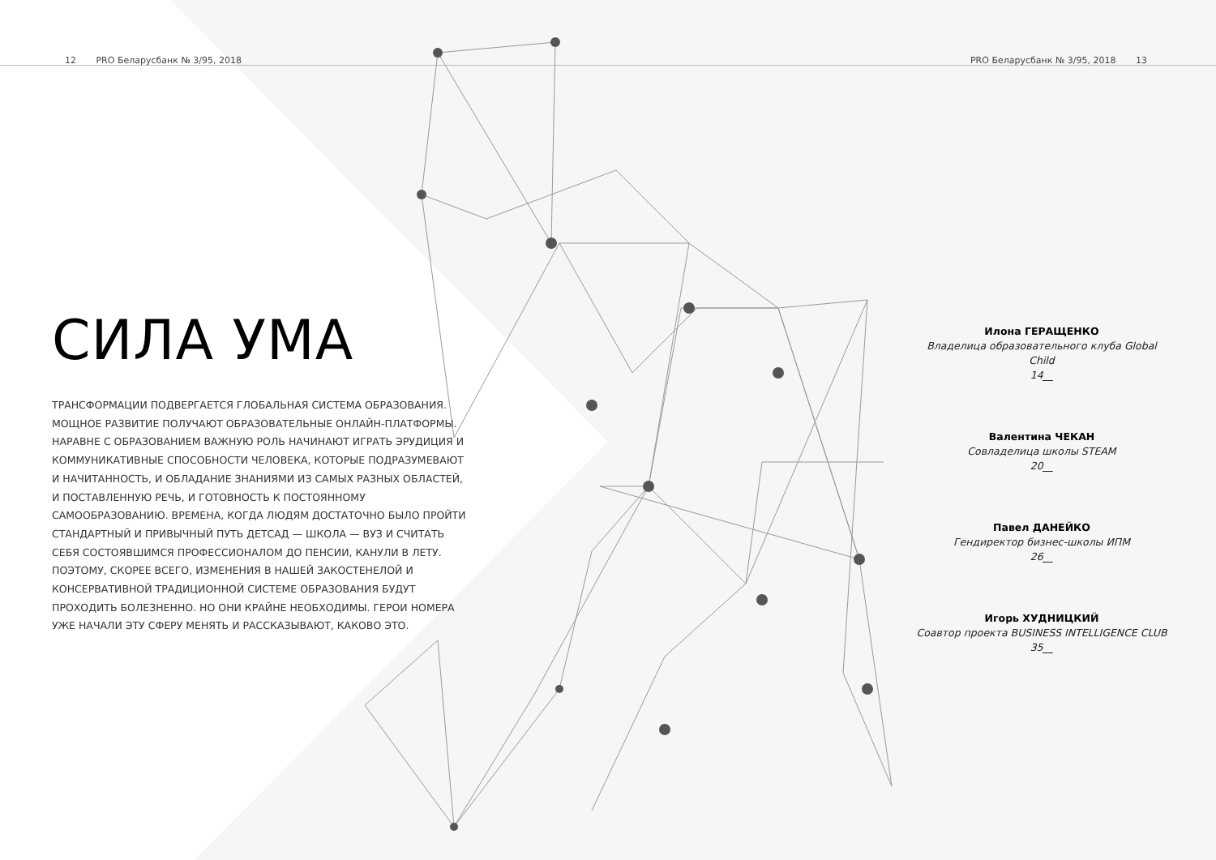12 PRO Беларусбанк № 3/95, 2018 PRO Беларусбанк № 3/95, 2018 13
СИЛА УМА
ТРАНСФОРМАЦИИ ПОДВЕРГАЕТСЯ ГЛОБАЛЬНАЯ СИСТЕМА ОБРАЗОВАНИЯ. МОЩНОЕ РАЗВИТИЕ ПОЛУЧАЮТ ОБРАЗОВАТЕЛЬНЫЕ ОНЛАЙН-ПЛАТФОРМЫ. НАРАВНЕ С ОБРАЗОВАНИЕМ ВАЖНУЮ РОЛЬ НАЧИНАЮТ ИГРАТЬ ЭРУДИЦИЯ И КОММУНИКАТИВНЫЕ СПОСОБНОСТИ ЧЕЛОВЕКА, КОТОРЫЕ ПОДРАЗУМЕВАЮТ И НАЧИТАННОСТЬ, И ОБЛАДАНИЕ ЗНАНИЯМИ ИЗ САМЫХ РАЗНЫХ ОБЛАСТЕЙ, И ПОСТАВЛЕННУЮ РЕЧЬ, И ГОТОВНОСТЬ К ПОСТОЯННОМУ САМООБРАЗОВАНИЮ. ВРЕМЕНА, КОГДА ЛЮДЯМ ДОСТАТОЧНО БЫЛО ПРОЙТИ СТАНДАРТНЫЙ И ПРИВЫЧНЫЙ ПУТЬ ДЕТСАД — ШКОЛА — ВУЗ И СЧИТАТЬ СЕБЯ СОСТОЯВШИМСЯ ПРОФЕССИОНАЛОМ ДО ПЕНСИИ, КАНУЛИ В ЛЕТУ. ПОЭТОМУ, СКОРЕЕ ВСЕГО, ИЗМЕНЕНИЯ В НАШЕЙ ЗАКОСТЕНЕЛОЙ И КОНСЕРВАТИВНОЙ ТРАДИЦИОННОЙ СИСТЕМЕ ОБРАЗОВАНИЯ БУДУТ ПРОХОДИТЬ БОЛЕЗНЕННО. НО ОНИ КРАЙНЕ НЕОБХОДИМЫ. ГЕРОИ НОМЕРА УЖЕ НАЧАЛИ ЭТУ СФЕРУ МЕНЯТЬ И РАССКАЗЫВАЮТ, КАКОВО ЭТО.
Илона ГЕРАЩЕНКО
Владелица образовательного клуба Global Child
14__
Валентина ЧЕКАН
Совладелица школы STEAM
20__
Павел ДАНЕЙКО
Гендиректор бизнес-школы ИПМ
26__
Игорь ХУДНИЦКИЙ
Соавтор проекта BUSINESS INTELLIGENCE CLUB
35__